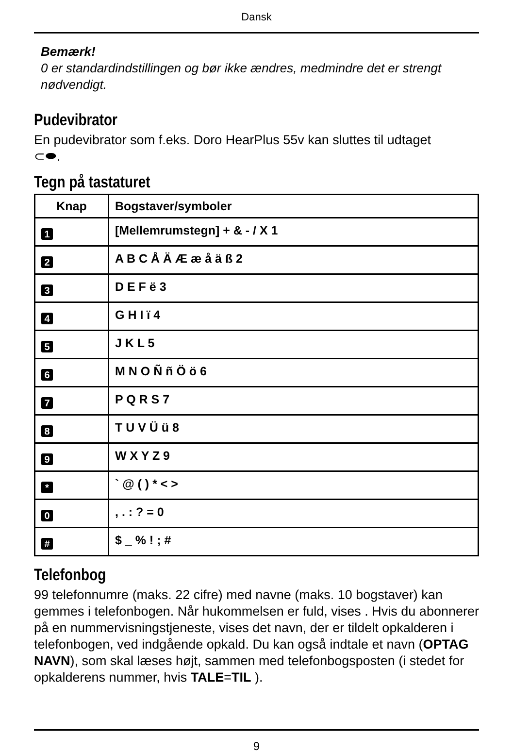Dansk
Bemærk!
0 er standardindstillingen og bør ikke ændres, medmindre det er strengt nødvendigt.
Pudevibrator
En pudevibrator som f.eks. Doro HearPlus 55v kan sluttes til udtaget
⊂⬬.
Tegn på tastaturet
| Knap | Bogstaver/symboler |
| --- | --- |
| 1 | [Mellemrumstegn] + & - / X 1 |
| 2 | A B C Å Ä Æ æ å ä ß 2 |
| 3 | D E F ë 3 |
| 4 | G H I ï 4 |
| 5 | J K L 5 |
| 6 | M N O Ñ ñ Ö ö 6 |
| 7 | P Q R S 7 |
| 8 | T U V Ü ü 8 |
| 9 | W X Y Z 9 |
| * | ` @ ( ) * < > |
| 0 | , . : ? = 0 |
| # | $ _ % ! ; # |
Telefonbog
99 telefonnumre (maks. 22 cifre) med navne (maks. 10 bogstaver) kan gemmes i telefonbogen. Når hukommelsen er fuld, vises . Hvis du abonnerer på en nummervisningstjeneste, vises det navn, der er tildelt opkalderen i telefonbogen, ved indgående opkald. Du kan også indtale et navn (OPTAG NAVN), som skal læses højt, sammen med telefonbogsposten (i stedet for opkalderens nummer, hvis TALE=TIL ).
9